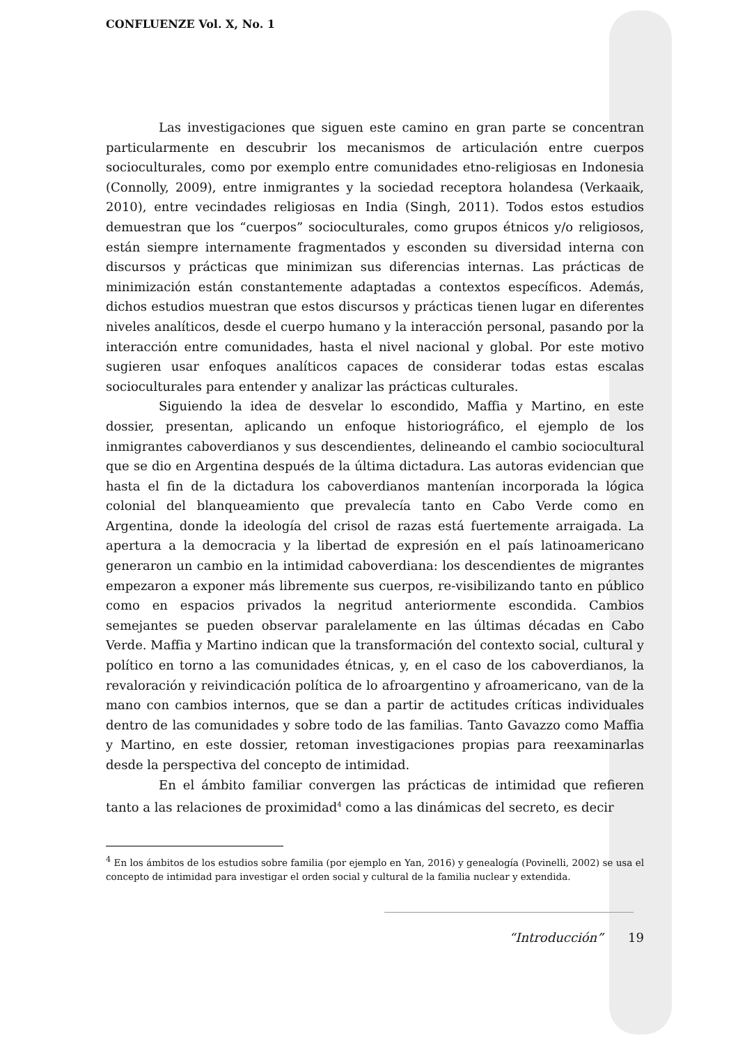CONFLUENZE Vol. X, No. 1
Las investigaciones que siguen este camino en gran parte se concentran particularmente en descubrir los mecanismos de articulación entre cuerpos socioculturales, como por exemplo entre comunidades etno-religiosas en Indonesia (Connolly, 2009), entre inmigrantes y la sociedad receptora holandesa (Verkaaik, 2010), entre vecindades religiosas en India (Singh, 2011). Todos estos estudios demuestran que los “cuerpos” socioculturales, como grupos étnicos y/o religiosos, están siempre internamente fragmentados y esconden su diversidad interna con discursos y prácticas que minimizan sus diferencias internas. Las prácticas de minimización están constantemente adaptadas a contextos específicos. Además, dichos estudios muestran que estos discursos y prácticas tienen lugar en diferentes niveles analíticos, desde el cuerpo humano y la interacción personal, pasando por la interacción entre comunidades, hasta el nivel nacional y global. Por este motivo sugieren usar enfoques analíticos capaces de considerar todas estas escalas socioculturales para entender y analizar las prácticas culturales.
Siguiendo la idea de desvelar lo escondido, Maffia y Martino, en este dossier, presentan, aplicando un enfoque historiográfico, el ejemplo de los inmigrantes caboverdianos y sus descendientes, delineando el cambio sociocultural que se dio en Argentina después de la última dictadura. Las autoras evidencian que hasta el fin de la dictadura los caboverdianos mantenían incorporada la lógica colonial del blanqueamiento que prevalecía tanto en Cabo Verde como en Argentina, donde la ideología del crisol de razas está fuertemente arraigada. La apertura a la democracia y la libertad de expresión en el país latinoamericano generaron un cambio en la intimidad caboverdiana: los descendientes de migrantes empezaron a exponer más libremente sus cuerpos, re-visibilizando tanto en público como en espacios privados la negritud anteriormente escondida. Cambios semejantes se pueden observar paralelamente en las últimas décadas en Cabo Verde. Maffia y Martino indican que la transformación del contexto social, cultural y político en torno a las comunidades étnicas, y, en el caso de los caboverdianos, la revaloración y reivindicación política de lo afroargentino y afroamericano, van de la mano con cambios internos, que se dan a partir de actitudes críticas individuales dentro de las comunidades y sobre todo de las familias. Tanto Gavazzo como Maffia y Martino, en este dossier, retoman investigaciones propias para reexaminarlas desde la perspectiva del concepto de intimidad.
En el ámbito familiar convergen las prácticas de intimidad que refieren tanto a las relaciones de proximidad<sup>4</sup> como a las dinámicas del secreto, es decir
<sup>4</sup> En los ámbitos de los estudios sobre familia (por ejemplo en Yan, 2016) y genealogía (Povinelli, 2002) se usa el concepto de intimidad para investigar el orden social y cultural de la familia nuclear y extendida.
“Introducción” 19